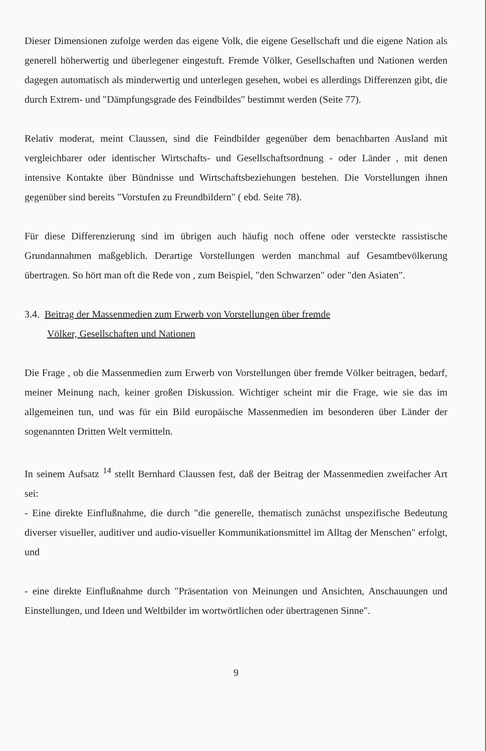Dieser Dimensionen zufolge werden das eigene Volk, die eigene Gesellschaft und die eigene Nation als generell höherwertig und überlegener eingestuft. Fremde Völker, Gesellschaften und Nationen werden dagegen automatisch als minderwertig und unterlegen gesehen, wobei es allerdings Differenzen gibt, die durch Extrem- und "Dämpfungsgrade des Feindbildes" bestimmt werden (Seite 77).
Relativ moderat, meint Claussen, sind die Feindbilder gegenüber dem benachbarten Ausland mit vergleichbarer oder identischer Wirtschafts- und Gesellschaftsordnung - oder Länder , mit denen intensive Kontakte über Bündnisse und Wirtschaftsbeziehungen bestehen. Die Vorstellungen ihnen gegenüber sind bereits "Vorstufen zu Freundbildern" ( ebd. Seite 78).
Für diese Differenzierung sind im übrigen auch häufig noch offene oder versteckte rassistische Grundannahmen maßgeblich. Derartige Vorstellungen werden manchmal auf Gesamtbevölkerung übertragen. So hört man oft die Rede von , zum Beispiel, "den Schwarzen" oder "den Asiaten".
3.4. Beitrag der Massenmedien zum Erwerb von Vorstellungen über fremde
Völker, Gesellschaften und Nationen
Die Frage , ob die Massenmedien zum Erwerb von Vorstellungen über fremde Völker beitragen, bedarf, meiner Meinung nach, keiner großen Diskussion. Wichtiger scheint mir die Frage, wie sie das im allgemeinen tun, und was für ein Bild europäische Massenmedien im besonderen über Länder der sogenannten Dritten Welt vermitteln.
In seinem Aufsatz <sup>14</sup> stellt Bernhard Claussen fest, daß der Beitrag der Massenmedien zweifacher Art sei:
- Eine direkte Einflußnahme, die durch "die generelle, thematisch zunächst unspezifische Bedeutung diverser visueller, auditiver und audio-visueller Kommunikationsmittel im Alltag der Menschen" erfolgt, und
- eine direkte Einflußnahme durch "Präsentation von Meinungen und Ansichten, Anschauungen und Einstellungen, und Ideen und Weltbilder im wortwörtlichen oder übertragenen Sinne".
9